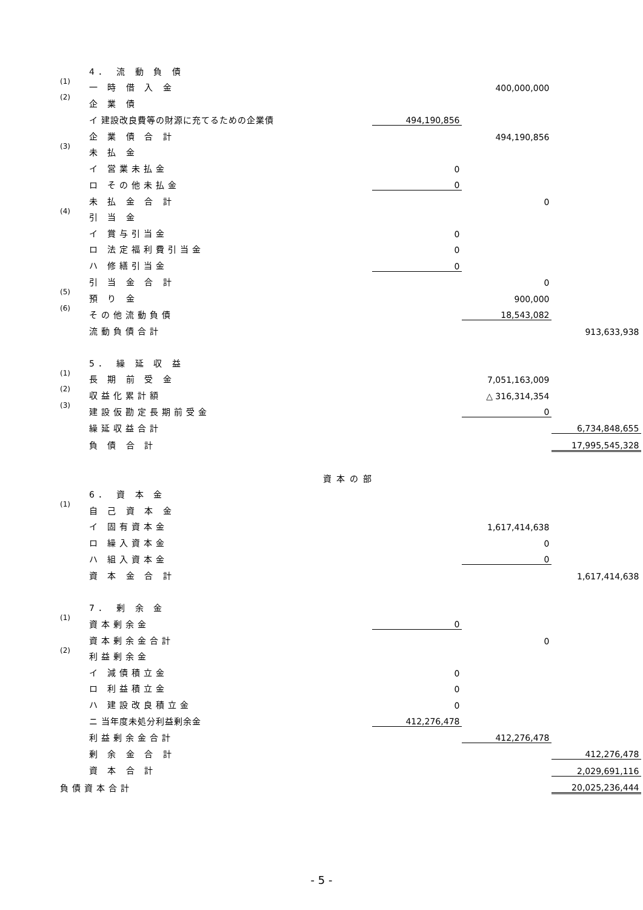| | 4． 流 動 負 債 | | | | |
| (1) | 一 時 借 入 金 | | | 400,000,000 | |
| (2) | 企 業 債 | | | | |
| | イ 建設改良費等の財源に充てるための企業債 | | 494,190,856 | | |
| | 企 業 債 合 計 | | | 494,190,856 | |
| (3) | 未 払 金 | | | | |
| | イ 営業未払金 | | 0 | | |
| | ロ その他未払金 | | 0 | | |
| | 未 払 金 合 計 | | | 0 | |
| (4) | 引 当 金 | | | | |
| | イ 賞与引当金 | | 0 | | |
| | ロ 法定福利費引当金 | | 0 | | |
| | ハ 修繕引当金 | | 0 | | |
| | 引 当 金 合 計 | | | 0 | |
| (5) | 預 り 金 | | | 900,000 | |
| (6) | その他流動負債 | | | 18,543,082 | |
| | 流動負債合計 | | | | 913,633,938 |
| | 5． 繰 延 収 益 | | | | |
| (1) | 長 期 前 受 金 | | | 7,051,163,009 | |
| (2) | 収益化累計額 | | | △ 316,314,354 | |
| (3) | 建設仮勘定長期前受金 | | | 0 | |
| | 繰延収益合計 | | | | 6,734,848,655 |
| | 負 債 合 計 | | | | 17,995,545,328 |
| 資本の部 | | | | | |
| | 6． 資 本 金 | | | | |
| (1) | 自 己 資 本 金 | | | | |
| | イ 固有資本金 | | | 1,617,414,638 | |
| | ロ 繰入資本金 | | | 0 | |
| | ハ 組入資本金 | | | 0 | |
| | 資 本 金 合 計 | | | | 1,617,414,638 |
| | 7． 剰 余 金 | | | | |
| (1) | 資本剰余金 | | 0 | | |
| | 資本剰余金合計 | | | 0 | |
| (2) | 利益剰余金 | | | | |
| | イ 減債積立金 | | 0 | | |
| | ロ 利益積立金 | | 0 | | |
| | ハ 建設改良積立金 | | 0 | | |
| | ニ 当年度未処分利益剰余金 | | 412,276,478 | | |
| | 利益剰余金合計 | | | 412,276,478 | |
| | 剰 余 金 合 計 | | | | 412,276,478 |
| | 資 本 合 計 | | | | 2,029,691,116 |
| 負債資本合計 | | | | | 20,025,236,444 |
- 5 -